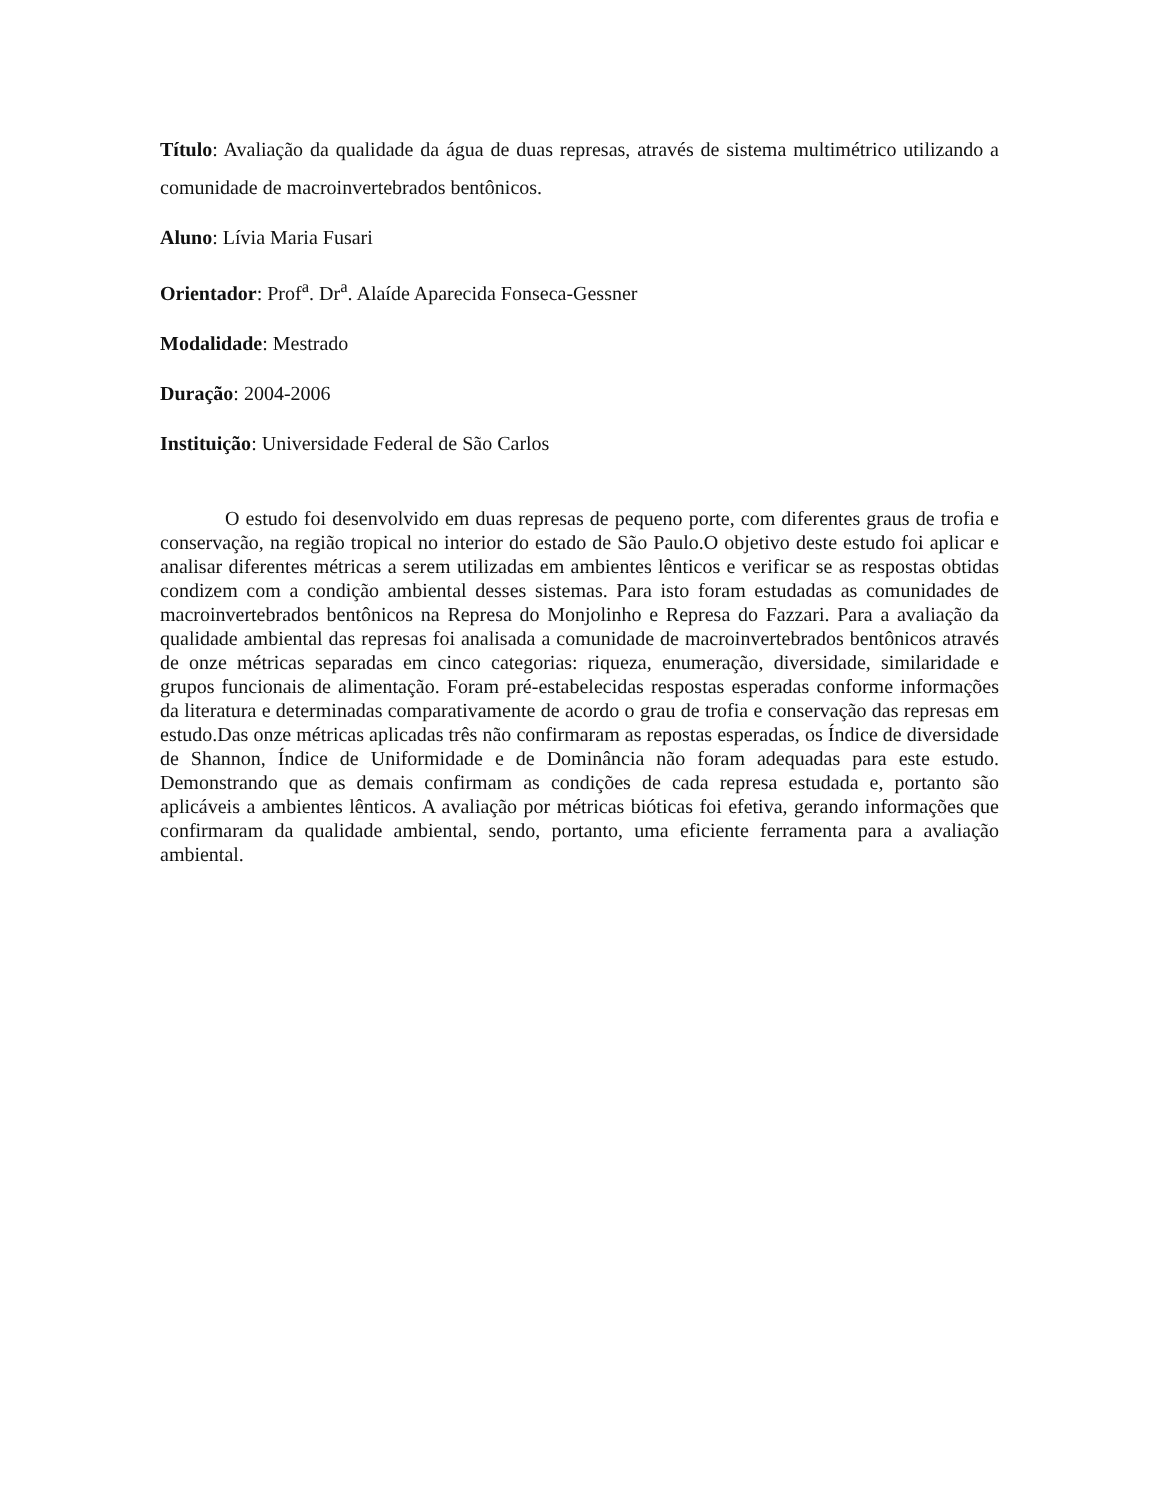Título: Avaliação da qualidade da água de duas represas, através de sistema multimétrico utilizando a comunidade de macroinvertebrados bentônicos.
Aluno: Lívia Maria Fusari
Orientador: Prof<sup>a</sup>. Dr<sup>a</sup>. Alaíde Aparecida Fonseca-Gessner
Modalidade: Mestrado
Duração: 2004-2006
Instituição: Universidade Federal de São Carlos
O estudo foi desenvolvido em duas represas de pequeno porte, com diferentes graus de trofia e conservação, na região tropical no interior do estado de São Paulo.O objetivo deste estudo foi aplicar e analisar diferentes métricas a serem utilizadas em ambientes lênticos e verificar se as respostas obtidas condizem com a condição ambiental desses sistemas. Para isto foram estudadas as comunidades de macroinvertebrados bentônicos na Represa do Monjolinho e Represa do Fazzari. Para a avaliação da qualidade ambiental das represas foi analisada a comunidade de macroinvertebrados bentônicos através de onze métricas separadas em cinco categorias: riqueza, enumeração, diversidade, similaridade e grupos funcionais de alimentação. Foram pré-estabelecidas respostas esperadas conforme informações da literatura e determinadas comparativamente de acordo o grau de trofia e conservação das represas em estudo.Das onze métricas aplicadas três não confirmaram as repostas esperadas, os Índice de diversidade de Shannon, Índice de Uniformidade e de Dominância não foram adequadas para este estudo. Demonstrando que as demais confirmam as condições de cada represa estudada e, portanto são aplicáveis a ambientes lênticos. A avaliação por métricas bióticas foi efetiva, gerando informações que confirmaram da qualidade ambiental, sendo, portanto, uma eficiente ferramenta para a avaliação ambiental.